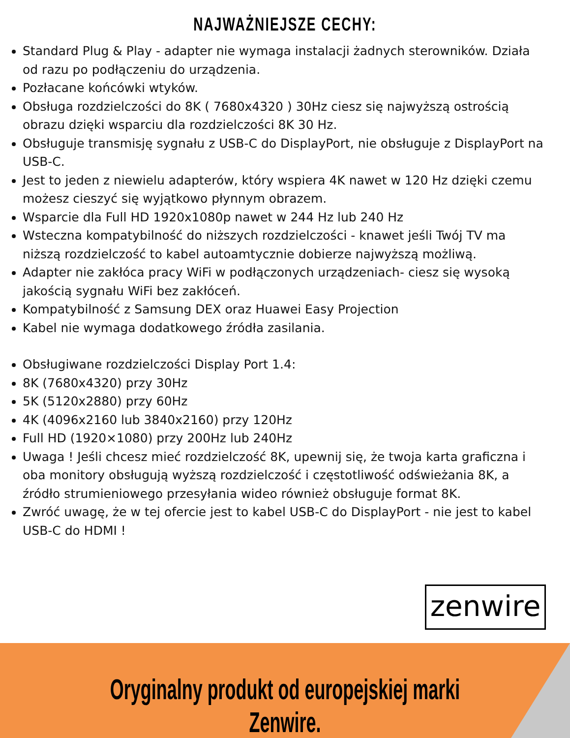NAJWAŻNIEJSZE CECHY:
Standard Plug & Play - adapter nie wymaga instalacji żadnych sterowników. Działa od razu po podłączeniu do urządzenia.
Pozłacane końcówki wtyków.
Obsługa rozdzielczości do 8K ( 7680x4320 ) 30Hz ciesz się najwyższą ostrością obrazu dzięki wsparciu dla rozdzielczości 8K 30 Hz.
Obsługuje transmisję sygnału z USB-C do DisplayPort, nie obsługuje z DisplayPort na USB-C.
Jest to jeden z niewielu adapterów, który wspiera 4K nawet w 120 Hz dzięki czemu możesz cieszyć się wyjątkowo płynnym obrazem.
Wsparcie dla Full HD 1920x1080p nawet w 244 Hz lub 240 Hz
Wsteczna kompatybilność do niższych rozdzielczości - knawet jeśli Twój TV ma niższą rozdzielczość to kabel autoamtycznie dobierze najwyższą możliwą.
Adapter nie zakłóca pracy WiFi w podłączonych urządzeniach- ciesz się wysoką jakością sygnału WiFi bez zakłóceń.
Kompatybilność z Samsung DEX oraz Huawei Easy Projection
Kabel nie wymaga dodatkowego źródła zasilania.
Obsługiwane rozdzielczości Display Port 1.4:
8K (7680x4320) przy 30Hz
5K (5120x2880) przy 60Hz
4K (4096x2160 lub 3840x2160) przy 120Hz
Full HD (1920×1080) przy 200Hz lub 240Hz
Uwaga ! Jeśli chcesz mieć rozdzielczość 8K, upewnij się, że twoja karta graficzna i oba monitory obsługują wyższą rozdzielczość i częstotliwość odświeżania 8K, a źródło strumieniowego przesyłania wideo również obsługuje format 8K.
Zwróć uwagę, że w tej ofercie jest to kabel USB-C do DisplayPort - nie jest to kabel USB-C do HDMI !
zenwire
Oryginalny produkt od europejskiej marki Zenwire.